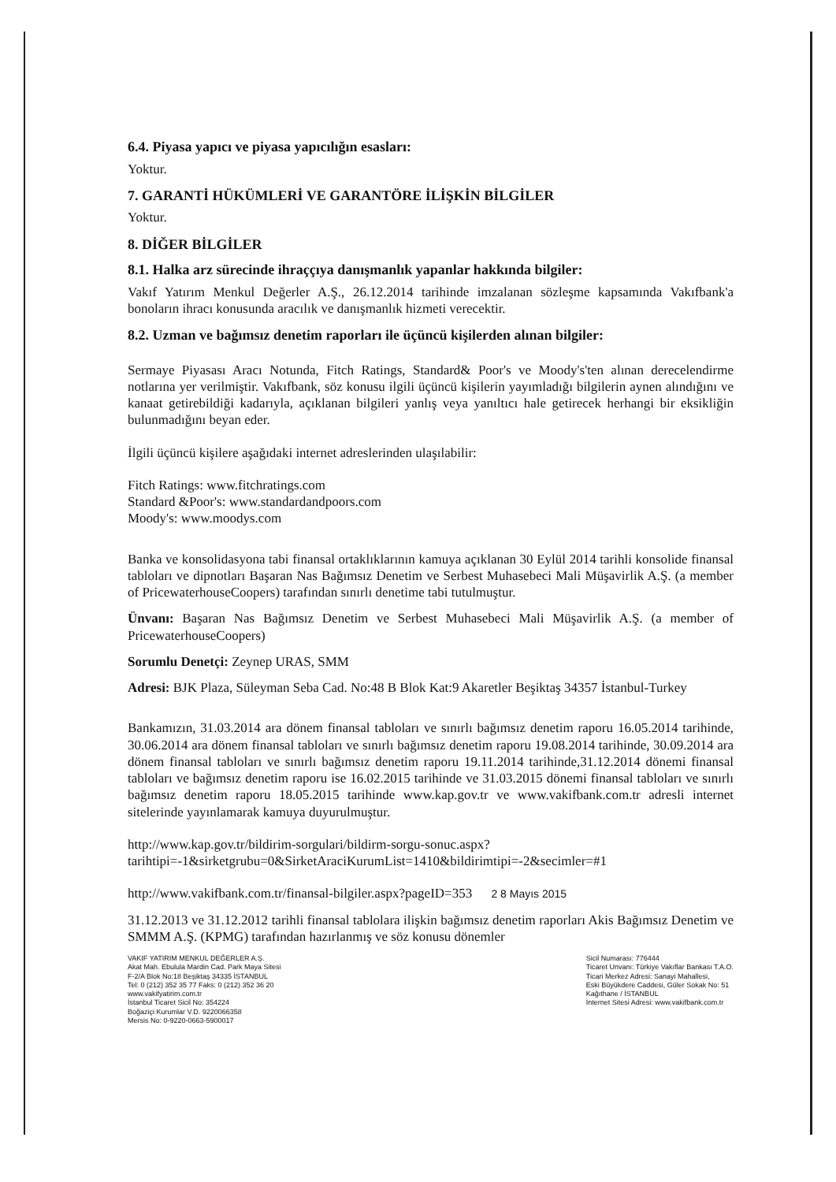6.4. Piyasa yapıcı ve piyasa yapıcılığın esasları:
Yoktur.
7. GARANTİ HÜKÜMLERİ VE GARANTÖRE İLİŞKİN BİLGİLER
Yoktur.
8. DİĞER BİLGİLER
8.1. Halka arz sürecinde ihraççıya danışmanlık yapanlar hakkında bilgiler:
Vakıf Yatırım Menkul Değerler A.Ş., 26.12.2014 tarihinde imzalanan sözleşme kapsamında Vakıfbank'a bonoların ihracı konusunda aracılık ve danışmanlık hizmeti verecektir.
8.2. Uzman ve bağımsız denetim raporları ile üçüncü kişilerden alınan bilgiler:
Sermaye Piyasası Aracı Notunda, Fitch Ratings, Standard& Poor's ve Moody's'ten alınan derecelendirme notlarına yer verilmiştir. Vakıfbank, söz konusu ilgili üçüncü kişilerin yayımladığı bilgilerin aynen alındığını ve kanaat getirebildiği kadarıyla, açıklanan bilgileri yanlış veya yanıltıcı hale getirecek herhangi bir eksikliğin bulunmadığını beyan eder.
İlgili üçüncü kişilere aşağıdaki internet adreslerinden ulaşılabilir:
Fitch Ratings: www.fitchratings.com
Standard &Poor's: www.standardandpoors.com
Moody's: www.moodys.com
Banka ve konsolidasyona tabi finansal ortaklıklarının kamuya açıklanan 30 Eylül 2014 tarihli konsolide finansal tabloları ve dipnotları Başaran Nas Bağımsız Denetim ve Serbest Muhasebeci Mali Müşavirlik A.Ş. (a member of PricewaterhouseCoopers) tarafından sınırlı denetime tabi tutulmuştur.
Ünvanı: Başaran Nas Bağımsız Denetim ve Serbest Muhasebeci Mali Müşavirlik A.Ş. (a member of PricewaterhouseCoopers)
Sorumlu Denetçi: Zeynep URAS, SMM
Adresi: BJK Plaza, Süleyman Seba Cad. No:48 B Blok Kat:9 Akaretler Beşiktaş 34357 İstanbul-Turkey
Bankamızın, 31.03.2014 ara dönem finansal tabloları ve sınırlı bağımsız denetim raporu 16.05.2014 tarihinde, 30.06.2014 ara dönem finansal tabloları ve sınırlı bağımsız denetim raporu 19.08.2014 tarihinde, 30.09.2014 ara dönem finansal tabloları ve sınırlı bağımsız denetim raporu 19.11.2014 tarihinde,31.12.2014 dönemi finansal tabloları ve bağımsız denetim raporu ise 16.02.2015 tarihinde ve 31.03.2015 dönemi finansal tabloları ve sınırlı bağımsız denetim raporu 18.05.2015 tarihinde www.kap.gov.tr ve www.vakifbank.com.tr adresli internet sitelerinde yayınlamarak kamuya duyurulmuştur.
http://www.kap.gov.tr/bildirim-sorgulari/bildirm-sorgu-sonuc.aspx?tarihtipi=-1&sirketgrubu=0&SirketAraciKurumList=1410&bildirimtipi=-2&secimler=#1
http://www.vakifbank.com.tr/finansal-bilgiler.aspx?pageID=353 2 8 Mayıs 2015
31.12.2013 ve 31.12.2012 tarihli finansal tablolara ilişkin bağımsız denetim raporları Akis Bağımsız Denetim ve SMMM A.Ş. (KPMG) tarafından hazırlanmış ve söz konusu dönemler
VAKIF YATIRIM MENKUL DEĞERLER A.Ş.
Akat Mah. Ebulula Mardin Cad. Park Maya Sitesi
F-2/A Blok No:18 Beşiktaş 34335 İSTANBUL
Tel: 0 (212) 352 35 77 Faks: 0 (212) 352 36 20
www.vakifyatirim.com.tr
İstanbul Ticaret Sicil No: 354224
Boğaziçi Kurumlar V.D. 9220066358
Mersis No: 0-9220-0663-5900017
Sicil Numarası: 776444
Ticaret Unvanı: Türkiye Vakıflar Bankası T.A.O.
Ticari Merkez Adresi: Sanayi Mahallesi,
Eski Büyükdere Caddesi, Güler Sokak No: 51
Kağıthane / İSTANBUL
İnternet Sitesi Adresi: www.vakifbank.com.tr